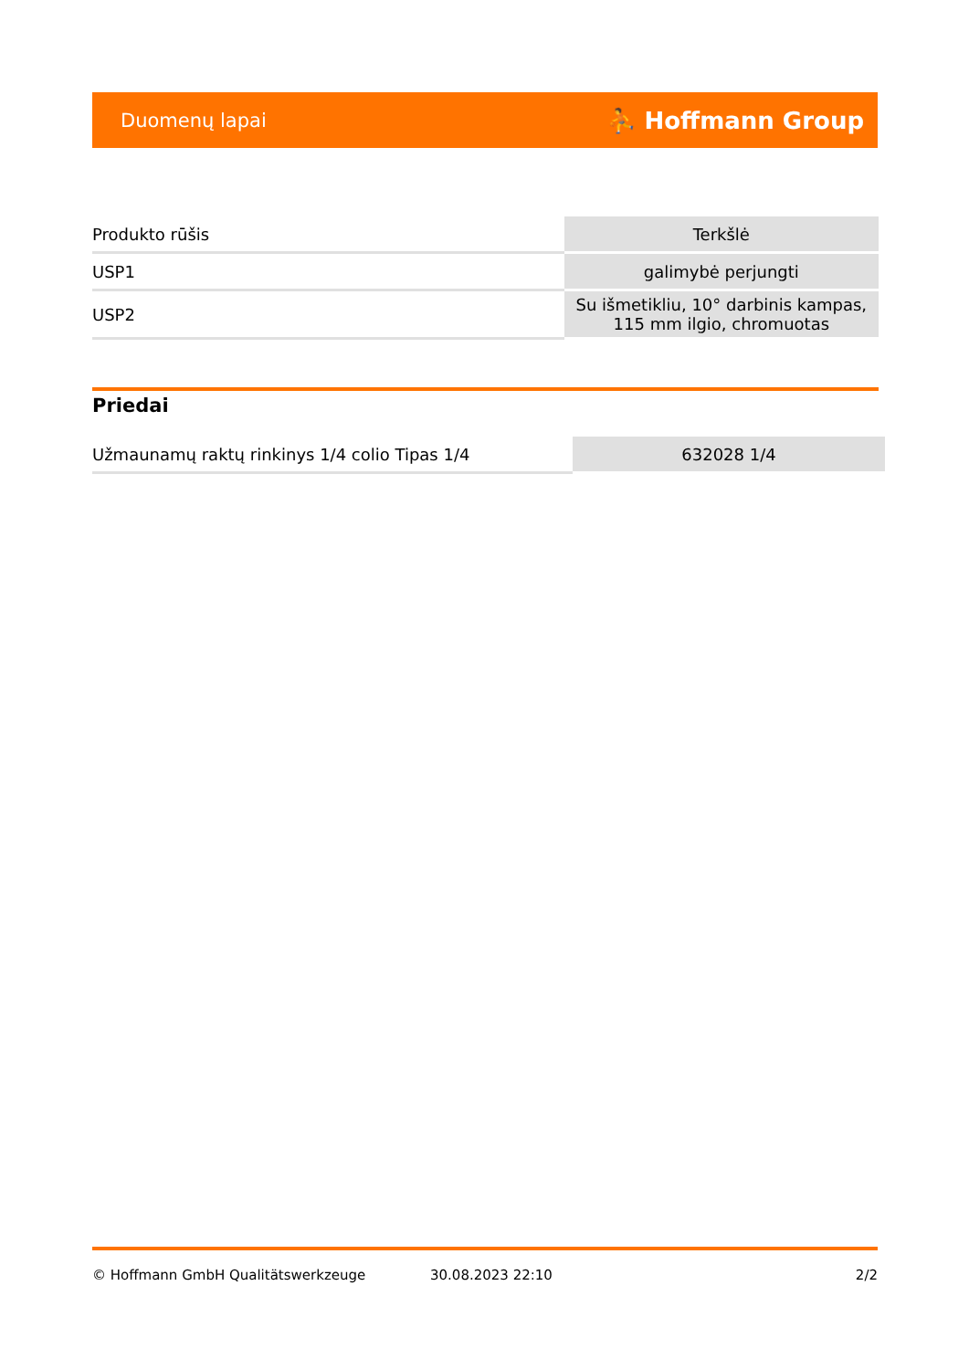Duomenų lapai ⛹ Hoffmann Group
| Produkto rūšis | Terkšlė |
| USP1 | galimybė perjungti |
| USP2 | Su išmetikliu, 10° darbinis kampas, 115 mm ilgio, chromuotas |
Priedai
| Užmaunamų raktų rinkinys 1/4 colio Tipas 1/4 | 632028 1/4 |
© Hoffmann GmbH Qualitätswerkzeuge 30.08.2023 22:10 2/2